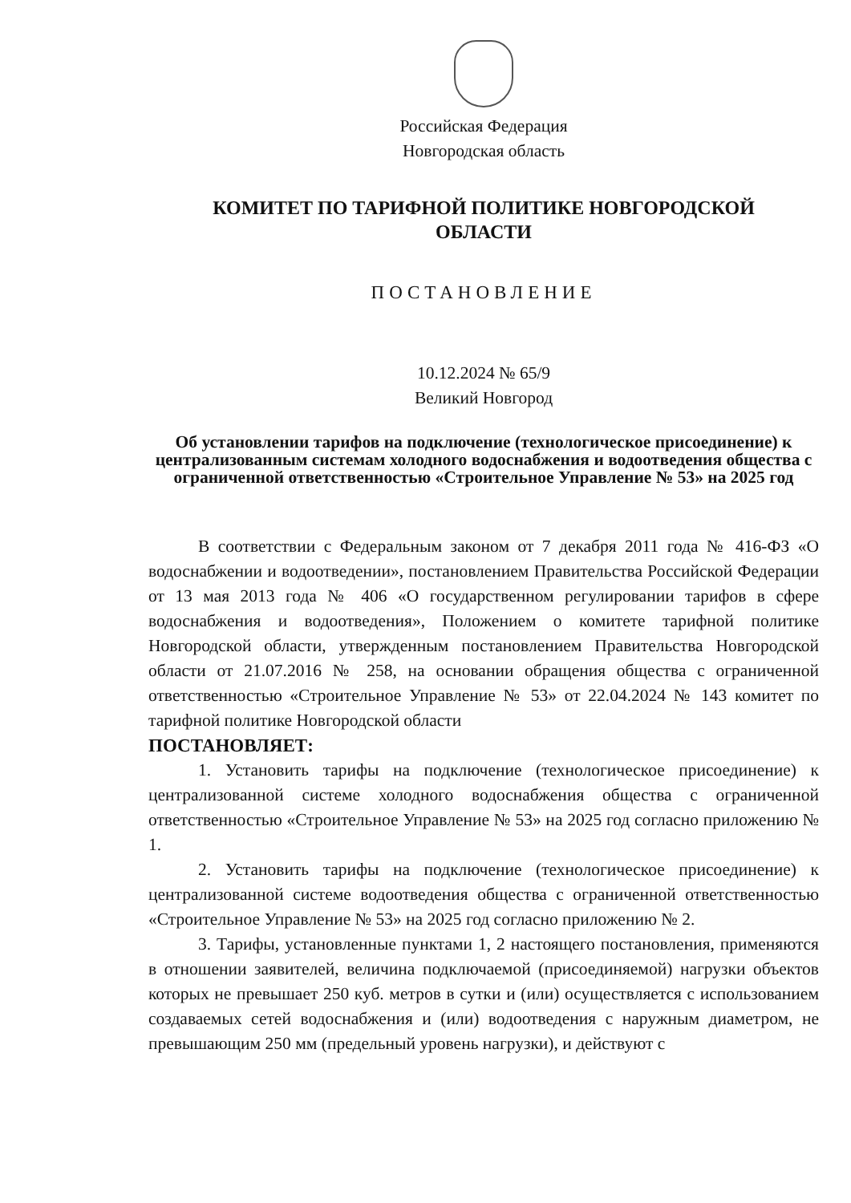Российская Федерация
Новгородская область
КОМИТЕТ ПО ТАРИФНОЙ ПОЛИТИКЕ НОВГОРОДСКОЙ
ОБЛАСТИ
ПОСТАНОВЛЕНИЕ
10.12.2024 № 65/9
Великий Новгород
Об установлении тарифов на подключение (технологическое присоединение) к централизованным системам холодного водоснабжения и водоотведения общества с ограниченной ответственностью «Строительное Управление № 53» на 2025 год
В соответствии с Федеральным законом от 7 декабря 2011 года № 416-ФЗ «О водоснабжении и водоотведении», постановлением Правительства Российской Федерации от 13 мая 2013 года № 406 «О государственном регулировании тарифов в сфере водоснабжения и водоотведения», Положением о комитете тарифной политике Новгородской области, утвержденным постановлением Правительства Новгородской области от 21.07.2016 № 258, на основании обращения общества с ограниченной ответственностью «Строительное Управление № 53» от 22.04.2024 № 143 комитет по тарифной политике Новгородской области
ПОСТАНОВЛЯЕТ:
1. Установить тарифы на подключение (технологическое присоединение) к централизованной системе холодного водоснабжения общества с ограниченной ответственностью «Строительное Управление № 53» на 2025 год согласно приложению № 1.
2. Установить тарифы на подключение (технологическое присоединение) к централизованной системе водоотведения общества с ограниченной ответственностью «Строительное Управление № 53» на 2025 год согласно приложению № 2.
3. Тарифы, установленные пунктами 1, 2 настоящего постановления, применяются в отношении заявителей, величина подключаемой (присоединяемой) нагрузки объектов которых не превышает 250 куб. метров в сутки и (или) осуществляется с использованием создаваемых сетей водоснабжения и (или) водоотведения с наружным диаметром, не превышающим 250 мм (предельный уровень нагрузки), и действуют с